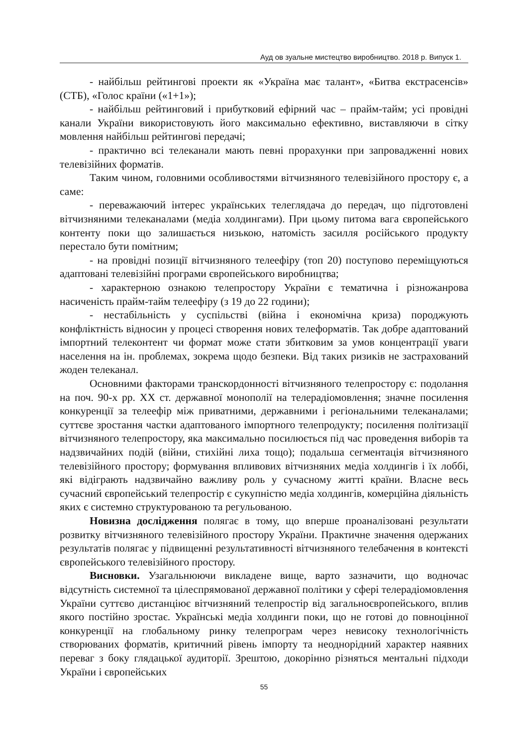Ауд ов зуальне мистецтво виробництво. 2018 р. Випуск 1.
- найбільш рейтингові проекти як «Україна має талант», «Битва екстрасенсів» (СТБ), «Голос країни («1+1»);
- найбільш рейтинговий і прибутковий ефірний час – прайм-тайм; усі провідні канали України використовують його максимально ефективно, виставляючи в сітку мовлення найбільш рейтингові передачі;
- практично всі телеканали мають певні прорахунки при запровадженні нових телевізійних форматів.
Таким чином, головними особливостями вітчизняного телевізійного простору є, а саме:
- переважаючий інтерес українських телеглядача до передач, що підготовлені вітчизняними телеканалами (медіа холдингами). При цьому питома вага європейського контенту поки що залишається низькою, натомість засилля російського продукту перестало бути помітним;
- на провідні позиції вітчизняного телеефіру (топ 20) поступово переміщуються адаптовані телевізійні програми європейського виробництва;
- характерною ознакою телепростору України є тематична і різножанрова насиченість прайм-тайм телеефіру (з 19 до 22 години);
- нестабільність у суспільстві (війна і економічна криза) породжують конфліктність відносин у процесі створення нових телеформатів. Так добре адаптований імпортний телеконтент чи формат може стати збитковим за умов концентрації уваги населення на ін. проблемах, зокрема щодо безпеки. Від таких ризиків не застрахований жоден телеканал.
Основними факторами транскордонності вітчизняного телепростору є: подолання на поч. 90-х рр. XX ст. державної монополії на телерадіомовлення; значне посилення конкуренції за телеефір між приватними, державними і регіональними телеканалами; суттєве зростання частки адаптованого імпортного телепродукту; посилення політизації вітчизняного телепростору, яка максимально посилюється під час проведення виборів та надзвичайних подій (війни, стихійні лиха тощо); подальша сегментація вітчизняного телевізійного простору; формування впливових вітчизняних медіа холдингів і їх лоббі, які відіграють надзвичайно важливу роль у сучасному житті країни. Власне весь сучасний європейський телепростір є сукупністю медіа холдингів, комерційна діяльність яких є системно структурованою та регульованою.
Новизна дослідження полягає в тому, що вперше проаналізовані результати розвитку вітчизняного телевізійного простору України. Практичне значення одержаних результатів полягає у підвищенні результативності вітчизняного телебачення в контексті європейського телевізійного простору.
Висновки. Узагальнюючи викладене вище, варто зазначити, що водночас відсутність системної та цілеспрямованої державної політики у сфері телерадіомовлення України суттєво дистанціює вітчизняний телепростір від загальноєвропейського, вплив якого постійно зростає. Українські медіа холдинги поки, що не готові до повноцінної конкуренції на глобальному ринку телепрограм через невисоку технологічність створюваних форматів, критичний рівень імпорту та неоднорідний характер наявних переваг з боку глядацької аудиторії. Зрештою, докорінно різняться ментальні підходи України і європейських
55